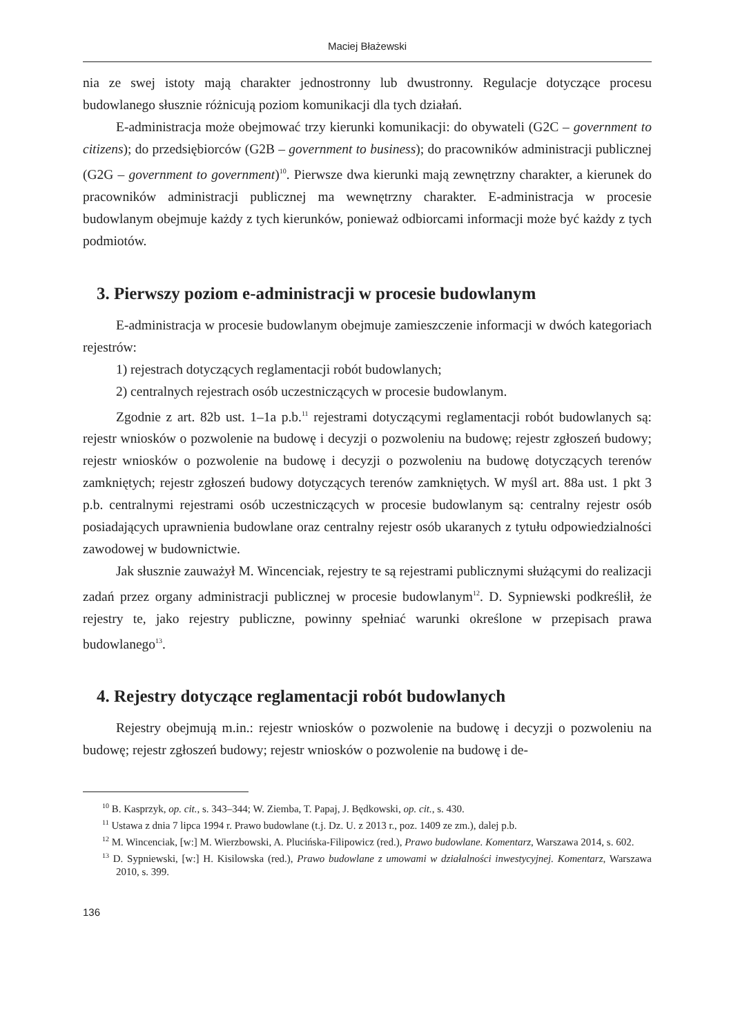Maciej Błażewski
nia ze swej istoty mają charakter jednostronny lub dwustronny. Regulacje dotyczące procesu budowlanego słusznie różnicują poziom komunikacji dla tych działań.
E-administracja może obejmować trzy kierunki komunikacji: do obywateli (G2C – government to citizens); do przedsiębiorców (G2B – government to business); do pracowników administracji publicznej (G2G – government to government)<sup>10</sup>. Pierwsze dwa kierunki mają zewnętrzny charakter, a kierunek do pracowników administracji publicznej ma wewnętrzny charakter. E-administracja w procesie budowlanym obejmuje każdy z tych kierunków, ponieważ odbiorcami informacji może być każdy z tych podmiotów.
3. Pierwszy poziom e-administracji w procesie budowlanym
E-administracja w procesie budowlanym obejmuje zamieszczenie informacji w dwóch kategoriach rejestrów:
1) rejestrach dotyczących reglamentacji robót budowlanych;
2) centralnych rejestrach osób uczestniczących w procesie budowlanym.
Zgodnie z art. 82b ust. 1–1a p.b.<sup>11</sup> rejestrami dotyczącymi reglamentacji robót budowlanych są: rejestr wniosków o pozwolenie na budowę i decyzji o pozwoleniu na budowę; rejestr zgłoszeń budowy; rejestr wniosków o pozwolenie na budowę i decyzji o pozwoleniu na budowę dotyczących terenów zamkniętych; rejestr zgłoszeń budowy dotyczących terenów zamkniętych. W myśl art. 88a ust. 1 pkt 3 p.b. centralnymi rejestrami osób uczestniczących w procesie budowlanym są: centralny rejestr osób posiadających uprawnienia budowlane oraz centralny rejestr osób ukaranych z tytułu odpowiedzialności zawodowej w budownictwie.
Jak słusznie zauważył M. Wincenciak, rejestry te są rejestrami publicznymi służącymi do realizacji zadań przez organy administracji publicznej w procesie budowlanym<sup>12</sup>. D. Sypniewski podkreślił, że rejestry te, jako rejestry publiczne, powinny spełniać warunki określone w przepisach prawa budowlanego<sup>13</sup>.
4. Rejestry dotyczące reglamentacji robót budowlanych
Rejestry obejmują m.in.: rejestr wniosków o pozwolenie na budowę i decyzji o pozwoleniu na budowę; rejestr zgłoszeń budowy; rejestr wniosków o pozwolenie na budowę i de-
<sup>10</sup> B. Kasprzyk, op. cit., s. 343–344; W. Ziemba, T. Papaj, J. Będkowski, op. cit., s. 430.
<sup>11</sup> Ustawa z dnia 7 lipca 1994 r. Prawo budowlane (t.j. Dz. U. z 2013 r., poz. 1409 ze zm.), dalej p.b.
<sup>12</sup> M. Wincenciak, [w:] M. Wierzbowski, A. Plucińska-Filipowicz (red.), Prawo budowlane. Komentarz, Warszawa 2014, s. 602.
<sup>13</sup> D. Sypniewski, [w:] H. Kisilowska (red.), Prawo budowlane z umowami w działalności inwestycyjnej. Komentarz, Warszawa 2010, s. 399.
136